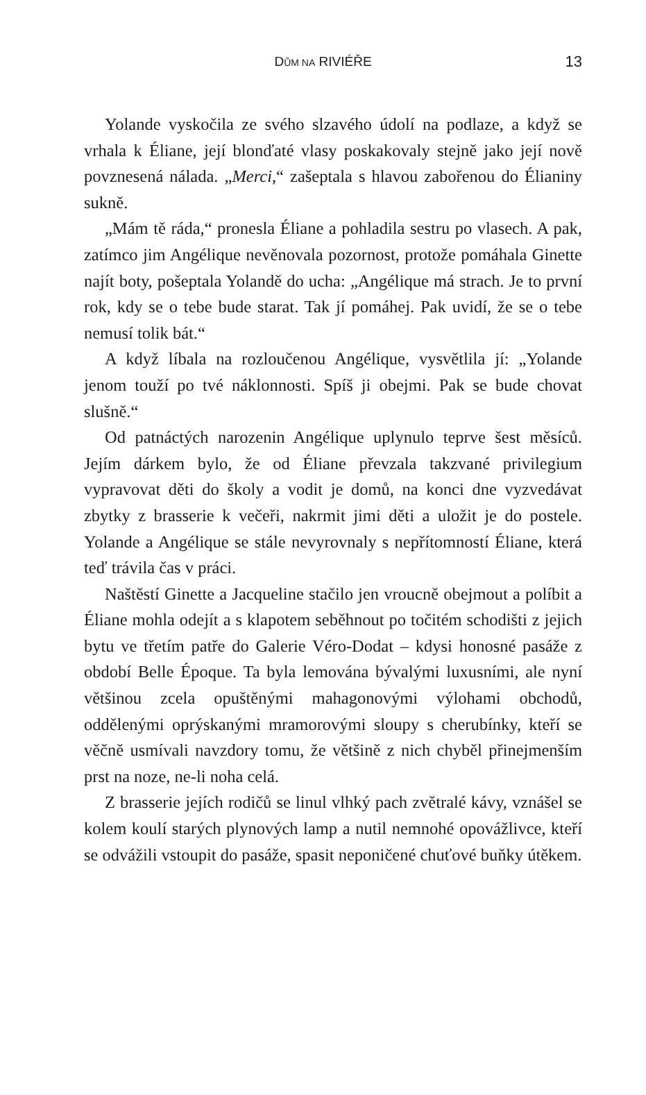DŮM NA RIVIÉŘE 13
Yolande vyskočila ze svého slzavého údolí na podlaze, a když se vrhala k Éliane, její blonďaté vlasy poskakovaly stejně jako její nově povznesená nálada. „Merci,“ zašeptala s hlavou zabořenou do Élianiny sukně.
„Mám tě ráda,“ pronesla Éliane a pohladila sestru po vlasech. A pak, zatímco jim Angélique nevěnovala pozornost, protože pomáhala Ginette najít boty, pošeptala Yolandě do ucha: „Angélique má strach. Je to první rok, kdy se o tebe bude starat. Tak jí pomáhej. Pak uvidí, že se o tebe nemusí tolik bát.“
A když líbala na rozloučenou Angélique, vysvětlila jí: „Yolande jenom touží po tvé náklonnosti. Spíš ji obejmi. Pak se bude chovat slušně.“
Od patnáctých narozenin Angélique uplynulo teprve šest měsíců. Jejím dárkem bylo, že od Éliane převzala takzvané privilegium vypravovat děti do školy a vodit je domů, na konci dne vyzvedávat zbytky z brasserie k večeři, nakrmit jimi děti a uložit je do postele. Yolande a Angélique se stále nevyrovnaly s nepřítomností Éliane, která teď trávila čas v práci.
Naštěstí Ginette a Jacqueline stačilo jen vroucně obejmout a políbit a Éliane mohla odejít a s klapotem seběhnout po točitém schodišti z jejich bytu ve třetím patře do Galerie Véro-Dodat – kdysi honosné pasáže z období Belle Époque. Ta byla lemována bývalými luxusními, ale nyní většinou zcela opuštěnými mahagonovými výlohami obchodů, oddělenými oprýskanými mramorovými sloupy s cherubínky, kteří se věčně usmívali navzdory tomu, že většině z nich chyběl přinejmenším prst na noze, ne-li noha celá.
Z brasserie jejích rodičů se linul vlhký pach zvětralé kávy, vznášel se kolem koulí starých plynových lamp a nutil nemnohé opovážlivce, kteří se odvážili vstoupit do pasáže, spasit neponičené chuťové buňky útěkem.